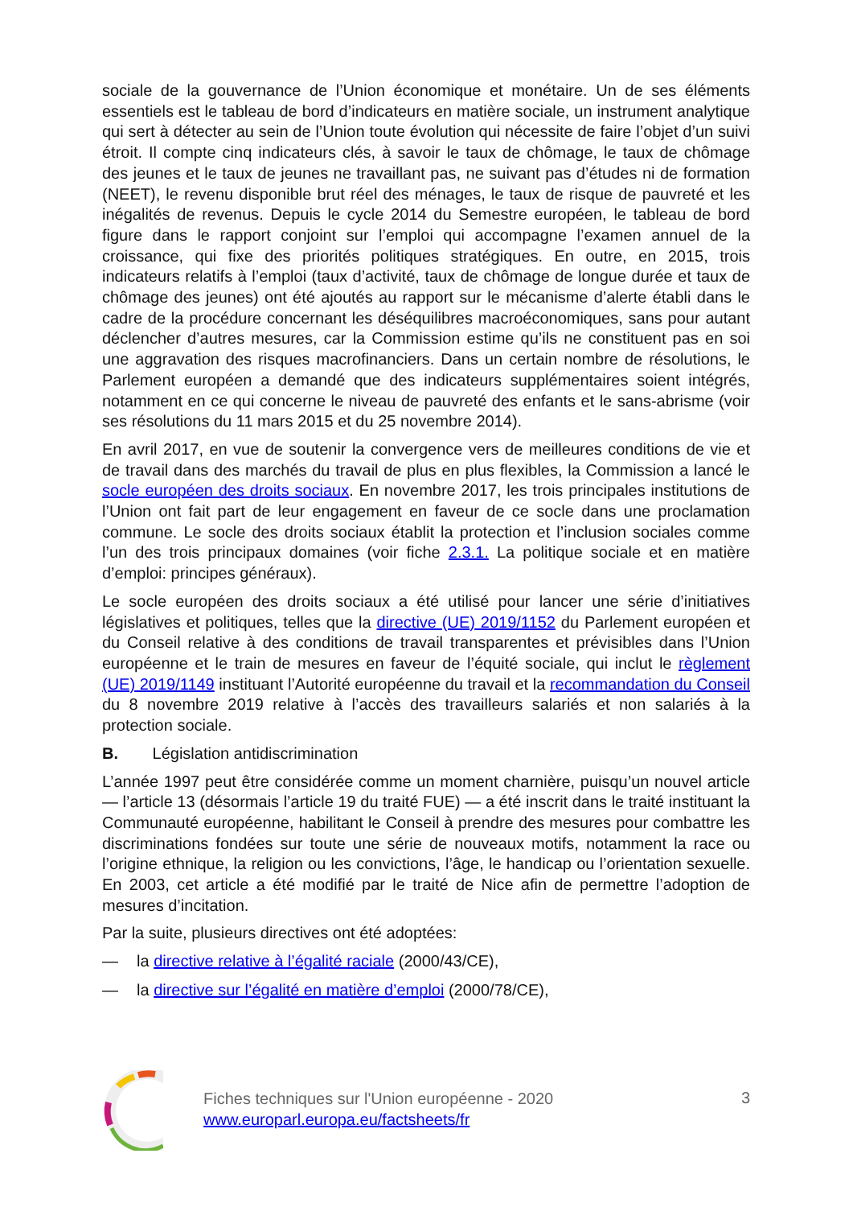sociale de la gouvernance de l’Union économique et monétaire. Un de ses éléments essentiels est le tableau de bord d’indicateurs en matière sociale, un instrument analytique qui sert à détecter au sein de l’Union toute évolution qui nécessite de faire l’objet d’un suivi étroit. Il compte cinq indicateurs clés, à savoir le taux de chômage, le taux de chômage des jeunes et le taux de jeunes ne travaillant pas, ne suivant pas d’études ni de formation (NEET), le revenu disponible brut réel des ménages, le taux de risque de pauvreté et les inégalités de revenus. Depuis le cycle 2014 du Semestre européen, le tableau de bord figure dans le rapport conjoint sur l’emploi qui accompagne l’examen annuel de la croissance, qui fixe des priorités politiques stratégiques. En outre, en 2015, trois indicateurs relatifs à l’emploi (taux d’activité, taux de chômage de longue durée et taux de chômage des jeunes) ont été ajoutés au rapport sur le mécanisme d’alerte établi dans le cadre de la procédure concernant les déséquilibres macroéconomiques, sans pour autant déclencher d’autres mesures, car la Commission estime qu’ils ne constituent pas en soi une aggravation des risques macrofinanciers. Dans un certain nombre de résolutions, le Parlement européen a demandé que des indicateurs supplémentaires soient intégrés, notamment en ce qui concerne le niveau de pauvreté des enfants et le sans-abrisme (voir ses résolutions du 11 mars 2015 et du 25 novembre 2014).
En avril 2017, en vue de soutenir la convergence vers de meilleures conditions de vie et de travail dans des marchés du travail de plus en plus flexibles, la Commission a lancé le socle européen des droits sociaux. En novembre 2017, les trois principales institutions de l’Union ont fait part de leur engagement en faveur de ce socle dans une proclamation commune. Le socle des droits sociaux établit la protection et l’inclusion sociales comme l’un des trois principaux domaines (voir fiche 2.3.1. La politique sociale et en matière d’emploi: principes généraux).
Le socle européen des droits sociaux a été utilisé pour lancer une série d’initiatives législatives et politiques, telles que la directive (UE) 2019/1152 du Parlement européen et du Conseil relative à des conditions de travail transparentes et prévisibles dans l’Union européenne et le train de mesures en faveur de l’équité sociale, qui inclut le règlement (UE) 2019/1149 instituant l’Autorité européenne du travail et la recommandation du Conseil du 8 novembre 2019 relative à l’accès des travailleurs salariés et non salariés à la protection sociale.
B. Législation antidiscrimination
L’année 1997 peut être considérée comme un moment charnière, puisqu’un nouvel article — l’article 13 (désormais l’article 19 du traité FUE) — a été inscrit dans le traité instituant la Communauté européenne, habilitant le Conseil à prendre des mesures pour combattre les discriminations fondées sur toute une série de nouveaux motifs, notamment la race ou l’origine ethnique, la religion ou les convictions, l’âge, le handicap ou l’orientation sexuelle. En 2003, cet article a été modifié par le traité de Nice afin de permettre l’adoption de mesures d’incitation.
Par la suite, plusieurs directives ont été adoptées:
— la directive relative à l’égalité raciale (2000/43/CE),
— la directive sur l’égalité en matière d’emploi (2000/78/CE),
Fiches techniques sur l'Union européenne - 2020
www.europarl.europa.eu/factsheets/fr
3